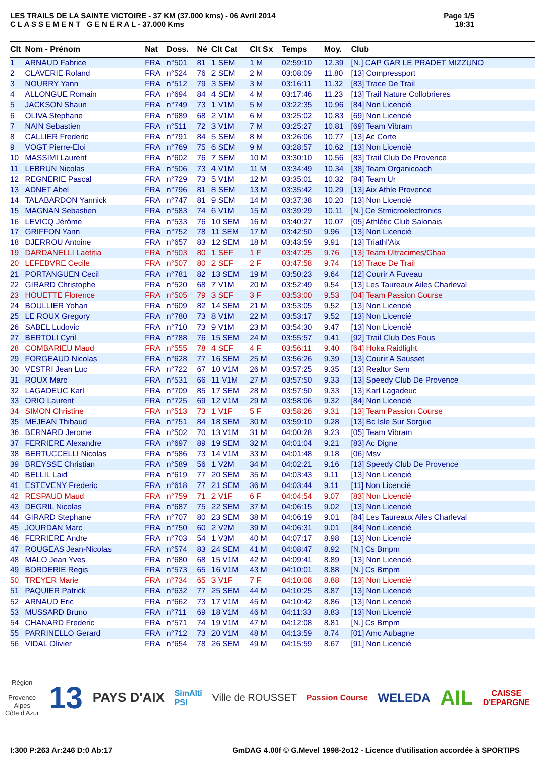LES TRAILS DE LA SAINTE VICTOIRE - 37 KM (37.000 kms) - 06 Avril 2014
C L A S S E M E N T G E N E R A L - 37.000 Kms
Page 1/5
18:31
| Clt | Nom - Prénom | Nat | Doss. | Né | Clt Cat | Clt Sx | Temps | Moy. | Club |
| --- | --- | --- | --- | --- | --- | --- | --- | --- | --- |
| 1 | ARNAUD Fabrice | FRA | n°501 | 81 | 1 SEM | 1 M | 02:59:10 | 12.39 | [N.] CAP GAR LE PRADET MIZZUNO |
| 2 | CLAVERIE Roland | FRA | n°524 | 76 | 2 SEM | 2 M | 03:08:09 | 11.80 | [13] Compressport |
| 3 | NOURRY Yann | FRA | n°512 | 79 | 3 SEM | 3 M | 03:16:11 | 11.32 | [83] Trace De Trail |
| 4 | ALLONGUE Romain | FRA | n°694 | 84 | 4 SEM | 4 M | 03:17:46 | 11.23 | [13] Trail Nature Collobrieres |
| 5 | JACKSON Shaun | FRA | n°749 | 73 | 1 V1M | 5 M | 03:22:35 | 10.96 | [84] Non Licencié |
| 6 | OLIVA Stephane | FRA | n°689 | 68 | 2 V1M | 6 M | 03:25:02 | 10.83 | [69] Non Licencié |
| 7 | NAIN Sebastien | FRA | n°511 | 72 | 3 V1M | 7 M | 03:25:27 | 10.81 | [69] Team Vibram |
| 8 | CALLIER Frederic | FRA | n°791 | 84 | 5 SEM | 8 M | 03:26:06 | 10.77 | [13] Ac Corte |
| 9 | VOGT Pierre-Eloi | FRA | n°769 | 75 | 6 SEM | 9 M | 03:28:57 | 10.62 | [13] Non Licencié |
| 10 | MASSIMI Laurent | FRA | n°602 | 76 | 7 SEM | 10 M | 03:30:10 | 10.56 | [83] Trail Club De Provence |
| 11 | LEBRUN Nicolas | FRA | n°506 | 73 | 4 V1M | 11 M | 03:34:49 | 10.34 | [38] Team Organicoach |
| 12 | REGNERIE Pascal | FRA | n°729 | 73 | 5 V1M | 12 M | 03:35:01 | 10.32 | [84] Team Ur |
| 13 | ADNET Abel | FRA | n°796 | 81 | 8 SEM | 13 M | 03:35:42 | 10.29 | [13] Aix Athle Provence |
| 14 | TALABARDON Yannick | FRA | n°747 | 81 | 9 SEM | 14 M | 03:37:38 | 10.20 | [13] Non Licencié |
| 15 | MAGNAN Sebastien | FRA | n°583 | 74 | 6 V1M | 15 M | 03:39:29 | 10.11 | [N.] Ce Stmicroelectronics |
| 16 | LEVICQ Jérôme | FRA | n°533 | 76 | 10 SEM | 16 M | 03:40:27 | 10.07 | [05] Athlétic Club Salonais |
| 17 | GRIFFON Yann | FRA | n°752 | 78 | 11 SEM | 17 M | 03:42:50 | 9.96 | [13] Non Licencié |
| 18 | DJERROU Antoine | FRA | n°657 | 83 | 12 SEM | 18 M | 03:43:59 | 9.91 | [13] Triathl'Aix |
| 19 | DARDANELLI Laetitia | FRA | n°503 | 80 | 1 SEF | 1 F | 03:47:25 | 9.76 | [13] Team Ultracimes/Ghaa |
| 20 | LEFEBVRE Cecile | FRA | n°507 | 80 | 2 SEF | 2 F | 03:47:58 | 9.74 | [13] Trace De Trail |
| 21 | PORTANGUEN Cecil | FRA | n°781 | 82 | 13 SEM | 19 M | 03:50:23 | 9.64 | [12] Courir A Fuveau |
| 22 | GIRARD Christophe | FRA | n°520 | 68 | 7 V1M | 20 M | 03:52:49 | 9.54 | [13] Les Taureaux Ailes Charleval |
| 23 | HOUETTE Florence | FRA | n°505 | 79 | 3 SEF | 3 F | 03:53:00 | 9.53 | [04] Team Passion Course |
| 24 | BOULLIER Yohan | FRA | n°609 | 82 | 14 SEM | 21 M | 03:53:05 | 9.52 | [13] Non Licencié |
| 25 | LE ROUX Gregory | FRA | n°780 | 73 | 8 V1M | 22 M | 03:53:17 | 9.52 | [13] Non Licencié |
| 26 | SABEL Ludovic | FRA | n°710 | 73 | 9 V1M | 23 M | 03:54:30 | 9.47 | [13] Non Licencié |
| 27 | BERTOLI Cyril | FRA | n°788 | 76 | 15 SEM | 24 M | 03:55:57 | 9.41 | [92] Trail Club Des Fous |
| 28 | COMBARIEU Maud | FRA | n°555 | 78 | 4 SEF | 4 F | 03:56:11 | 9.40 | [64] Hoka Raidlight |
| 29 | FORGEAUD Nicolas | FRA | n°628 | 77 | 16 SEM | 25 M | 03:56:26 | 9.39 | [13] Courir A Sausset |
| 30 | VESTRI Jean Luc | FRA | n°722 | 67 | 10 V1M | 26 M | 03:57:25 | 9.35 | [13] Realtor Sem |
| 31 | ROUX Marc | FRA | n°531 | 66 | 11 V1M | 27 M | 03:57:50 | 9.33 | [13] Speedy Club De Provence |
| 32 | LAGADEUC Karl | FRA | n°709 | 85 | 17 SEM | 28 M | 03:57:50 | 9.33 | [13] Karl Lagadeuc |
| 33 | ORIO Laurent | FRA | n°725 | 69 | 12 V1M | 29 M | 03:58:06 | 9.32 | [84] Non Licencié |
| 34 | SIMON Christine | FRA | n°513 | 73 | 1 V1F | 5 F | 03:58:26 | 9.31 | [13] Team Passion Course |
| 35 | MEJEAN Thibaud | FRA | n°751 | 84 | 18 SEM | 30 M | 03:59:10 | 9.28 | [13] Bc Isle Sur Sorgue |
| 36 | BERNARD Jerome | FRA | n°502 | 70 | 13 V1M | 31 M | 04:00:28 | 9.23 | [05] Team Vibram |
| 37 | FERRIERE Alexandre | FRA | n°697 | 89 | 19 SEM | 32 M | 04:01:04 | 9.21 | [83] Ac Digne |
| 38 | BERTUCCELLI Nicolas | FRA | n°586 | 73 | 14 V1M | 33 M | 04:01:48 | 9.18 | [06] Msv |
| 39 | BREYSSE Christian | FRA | n°589 | 56 | 1 V2M | 34 M | 04:02:21 | 9.16 | [13] Speedy Club De Provence |
| 40 | BELLIL Laid | FRA | n°619 | 77 | 20 SEM | 35 M | 04:03:43 | 9.11 | [13] Non Licencié |
| 41 | ESTEVENY Frederic | FRA | n°618 | 77 | 21 SEM | 36 M | 04:03:44 | 9.11 | [11] Non Licencié |
| 42 | RESPAUD Maud | FRA | n°759 | 71 | 2 V1F | 6 F | 04:04:54 | 9.07 | [83] Non Licencié |
| 43 | DEGRIL Nicolas | FRA | n°687 | 75 | 22 SEM | 37 M | 04:06:15 | 9.02 | [13] Non Licencié |
| 44 | GIRARD Stephane | FRA | n°707 | 80 | 23 SEM | 38 M | 04:06:19 | 9.01 | [84] Les Taureaux Ailes Charleval |
| 45 | JOURDAN Marc | FRA | n°750 | 60 | 2 V2M | 39 M | 04:06:31 | 9.01 | [84] Non Licencié |
| 46 | FERRIERE Andre | FRA | n°703 | 54 | 1 V3M | 40 M | 04:07:17 | 8.98 | [13] Non Licencié |
| 47 | ROUGEAS Jean-Nicolas | FRA | n°574 | 83 | 24 SEM | 41 M | 04:08:47 | 8.92 | [N.] Cs Bmpm |
| 48 | MALO Jean Yves | FRA | n°680 | 68 | 15 V1M | 42 M | 04:09:41 | 8.89 | [13] Non Licencié |
| 49 | BORDERIE Regis | FRA | n°573 | 65 | 16 V1M | 43 M | 04:10:01 | 8.88 | [N.] Cs Bmpm |
| 50 | TREYER Marie | FRA | n°734 | 65 | 3 V1F | 7 F | 04:10:08 | 8.88 | [13] Non Licencié |
| 51 | PAQUIER Patrick | FRA | n°632 | 77 | 25 SEM | 44 M | 04:10:25 | 8.87 | [13] Non Licencié |
| 52 | ARNAUD Eric | FRA | n°662 | 73 | 17 V1M | 45 M | 04:10:42 | 8.86 | [13] Non Licencié |
| 53 | MUSSARD Bruno | FRA | n°711 | 69 | 18 V1M | 46 M | 04:11:33 | 8.83 | [13] Non Licencié |
| 54 | CHANARD Frederic | FRA | n°571 | 74 | 19 V1M | 47 M | 04:12:08 | 8.81 | [N.] Cs Bmpm |
| 55 | PARRINELLO Gerard | FRA | n°712 | 73 | 20 V1M | 48 M | 04:13:59 | 8.74 | [01] Amc Aubagne |
| 56 | VIDAL Olivier | FRA | n°654 | 78 | 26 SEM | 49 M | 04:15:59 | 8.67 | [91] Non Licencié |
Région
Provence
Alpes
Côte d'Azur
13
PAYS D'AIX
SimAlti
PSI
Ville de ROUSSET
Passion Course
WELEDA
AIL
CAISSE
D'EPARGNE
I:300 P:263 Ar:246 D:0 Ab:17 GmDAG 4.00f © G.Mevel 1998-2o12 - Licence d'utilisation accordée à SPORTIPS